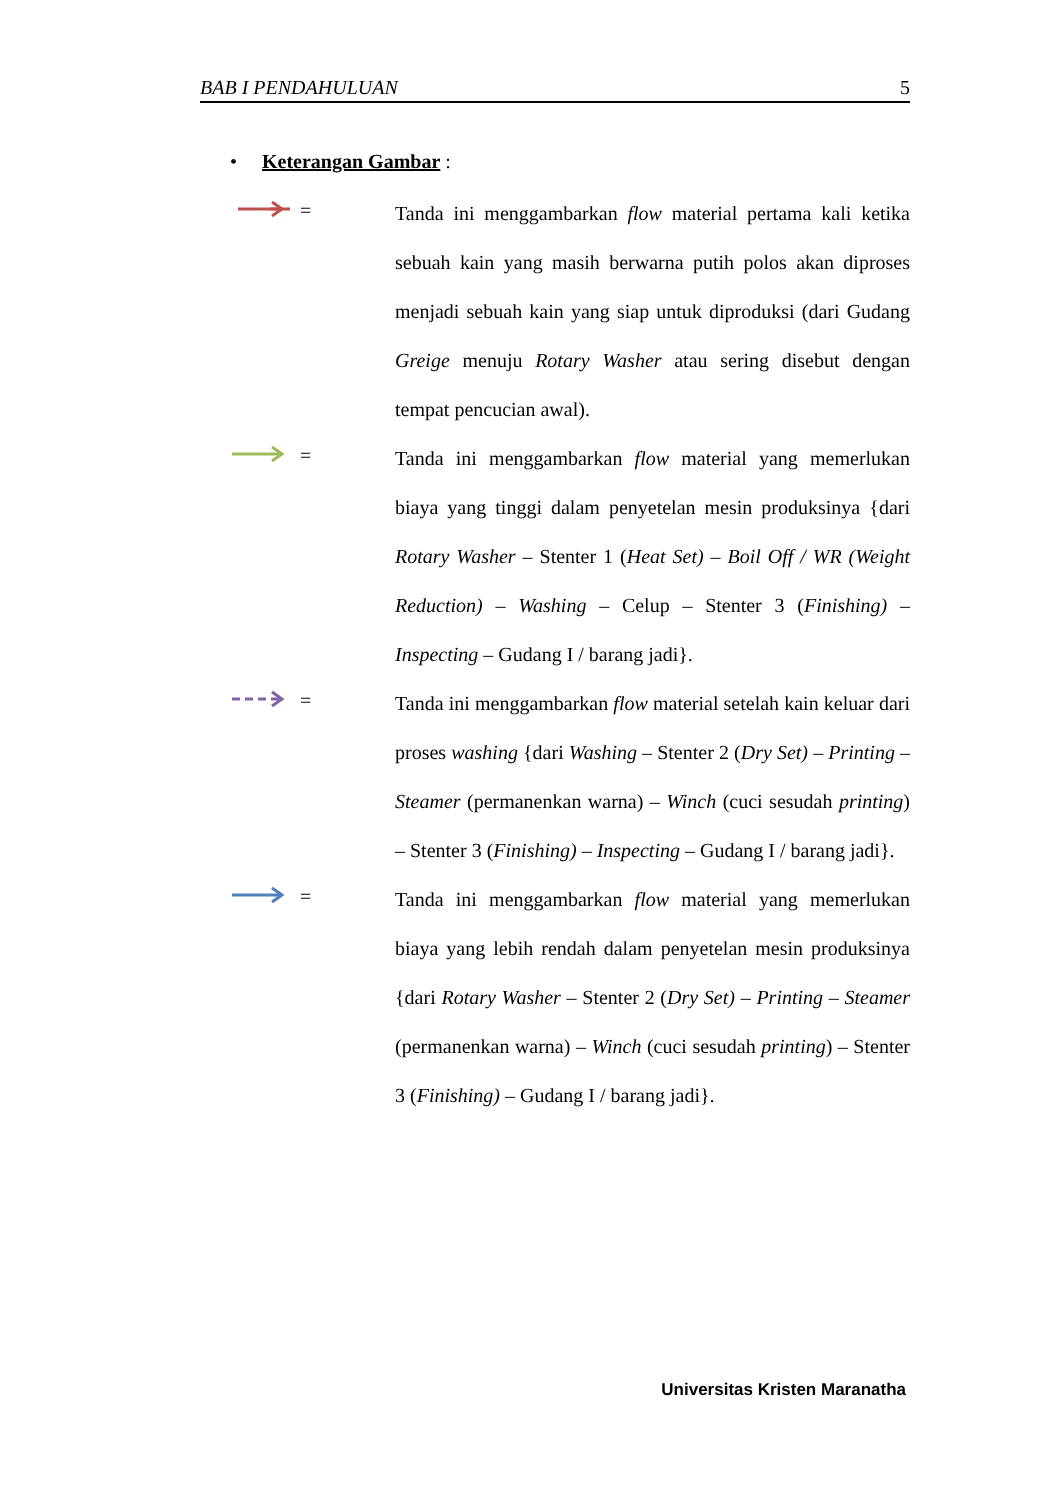BAB I PENDAHULUAN 5
• Keterangan Gambar :
=
Tanda ini menggambarkan flow material pertama kali ketika sebuah kain yang masih berwarna putih polos akan diproses menjadi sebuah kain yang siap untuk diproduksi (dari Gudang Greige menuju Rotary Washer atau sering disebut dengan tempat pencucian awal).
=
Tanda ini menggambarkan flow material yang memerlukan biaya yang tinggi dalam penyetelan mesin produksinya {dari Rotary Washer – Stenter 1 (Heat Set) – Boil Off / WR (Weight Reduction) – Washing – Celup – Stenter 3 (Finishing) – Inspecting – Gudang I / barang jadi}.
=
Tanda ini menggambarkan flow material setelah kain keluar dari proses washing {dari Washing – Stenter 2 (Dry Set) – Printing – Steamer (permanenkan warna) – Winch (cuci sesudah printing) – Stenter 3 (Finishing) – Inspecting – Gudang I / barang jadi}.
=
Tanda ini menggambarkan flow material yang memerlukan biaya yang lebih rendah dalam penyetelan mesin produksinya {dari Rotary Washer – Stenter 2 (Dry Set) – Printing – Steamer (permanenkan warna) – Winch (cuci sesudah printing) – Stenter 3 (Finishing) – Gudang I / barang jadi}.
Universitas Kristen Maranatha